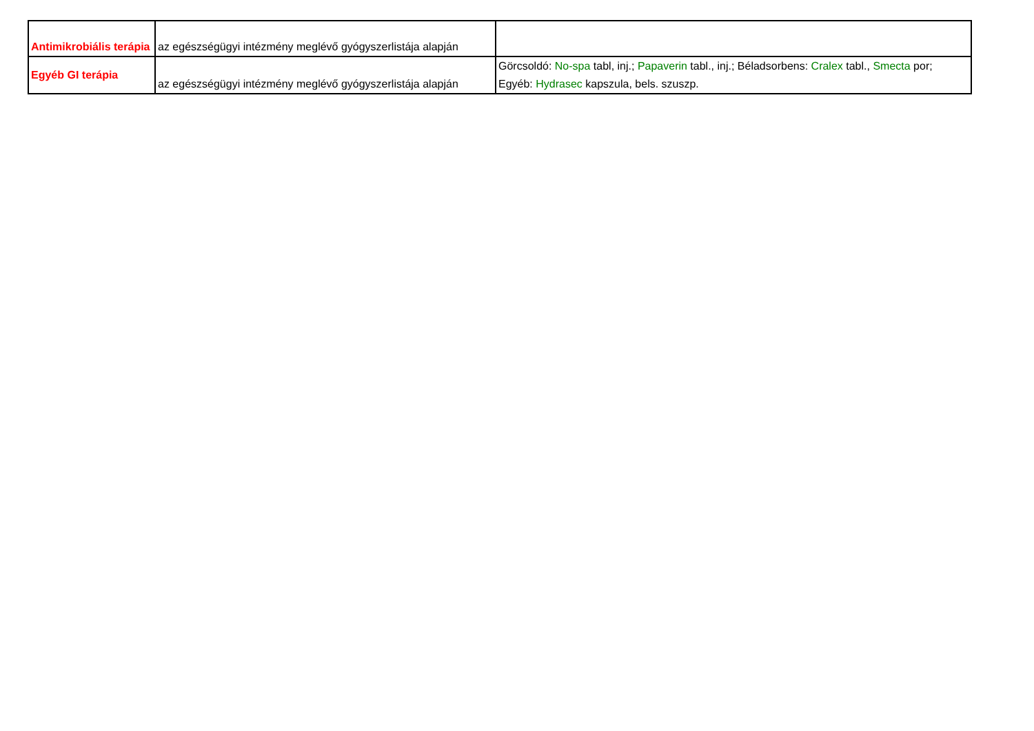| Antimikrobiális terápia | az egészségügyi intézmény meglévő gyógyszerlistája alapján | |
| Egyéb GI terápia | az egészségügyi intézmény meglévő gyógyszerlistája alapján | Görcsoldó: No-spa tabl, inj.; Papaverin tabl., inj.; Béladsorbens: Cralex tabl., Smecta por; Egyéb: Hydrasec kapszula, bels. szuszp. |